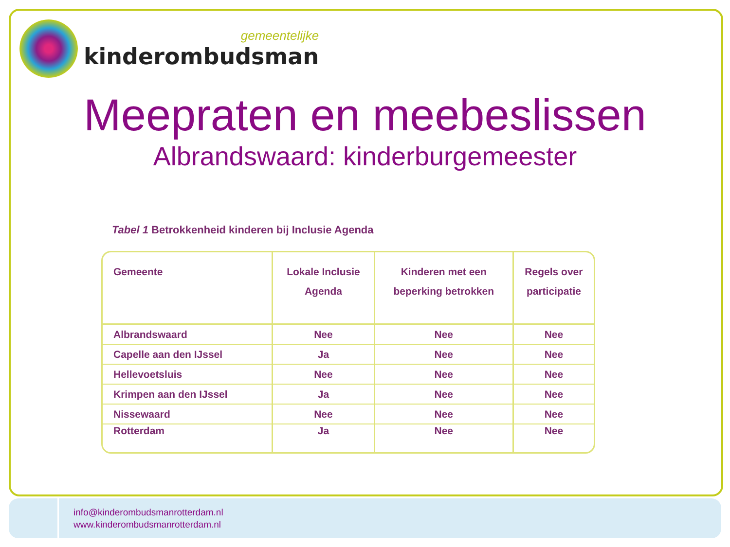gemeentelijke
kinderombudsman
Meepraten en meebeslissen
Albrandswaard: kinderburgemeester
Tabel 1 Betrokkenheid kinderen bij Inclusie Agenda
| Gemeente | Lokale Inclusie Agenda | Kinderen met een beperking betrokken | Regels over participatie |
| --- | --- | --- | --- |
| Albrandswaard | Nee | Nee | Nee |
| Capelle aan den IJssel | Ja | Nee | Nee |
| Hellevoetsluis | Nee | Nee | Nee |
| Krimpen aan den IJssel | Ja | Nee | Nee |
| Nissewaard | Nee | Nee | Nee |
| Rotterdam | Ja | Nee | Nee |
info@kinderombudsmanrotterdam.nl
www.kinderombudsmanrotterdam.nl